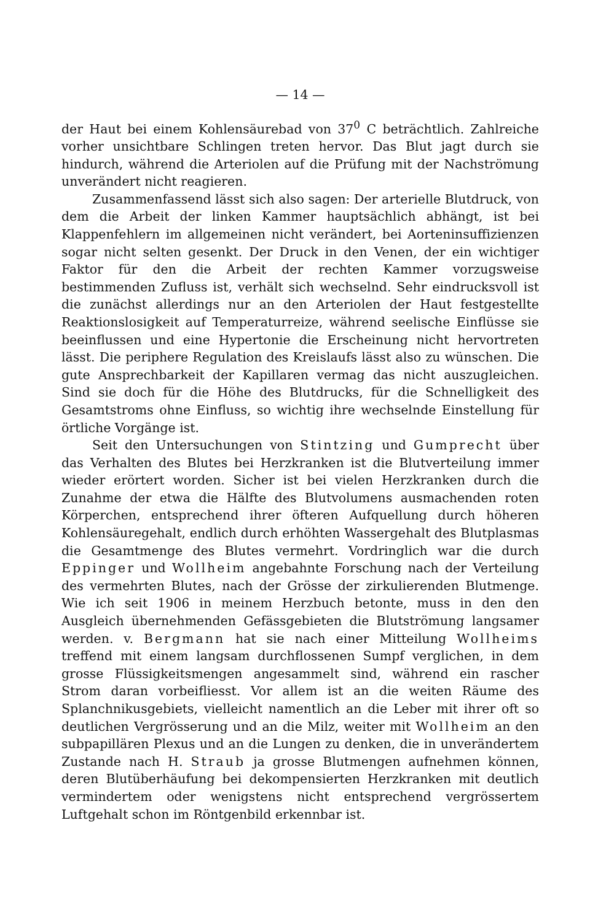— 14 —
der Haut bei einem Kohlensäurebad von 37<sup>0</sup> C beträchtlich. Zahlreiche vorher unsichtbare Schlingen treten hervor. Das Blut jagt durch sie hindurch, während die Arteriolen auf die Prüfung mit der Nachströmung unverändert nicht reagieren.
Zusammenfassend lässt sich also sagen: Der arterielle Blutdruck, von dem die Arbeit der linken Kammer hauptsächlich abhängt, ist bei Klappenfehlern im allgemeinen nicht verändert, bei Aorteninsuffizienzen sogar nicht selten gesenkt. Der Druck in den Venen, der ein wichtiger Faktor für den die Arbeit der rechten Kammer vorzugsweise bestimmenden Zufluss ist, verhält sich wechselnd. Sehr eindrucksvoll ist die zunächst allerdings nur an den Arteriolen der Haut festgestellte Reaktionslosigkeit auf Temperaturreize, während seelische Einflüsse sie beeinflussen und eine Hypertonie die Erscheinung nicht hervortreten lässt. Die periphere Regulation des Kreislaufs lässt also zu wünschen. Die gute Ansprechbarkeit der Kapillaren vermag das nicht auszugleichen. Sind sie doch für die Höhe des Blutdrucks, für die Schnelligkeit des Gesamtstroms ohne Einfluss, so wichtig ihre wechselnde Einstellung für örtliche Vorgänge ist.
Seit den Untersuchungen von Stintzing und Gumprecht über das Verhalten des Blutes bei Herzkranken ist die Blutverteilung immer wieder erörtert worden. Sicher ist bei vielen Herzkranken durch die Zunahme der etwa die Hälfte des Blutvolumens ausmachenden roten Körperchen, entsprechend ihrer öfteren Aufquellung durch höheren Kohlensäuregehalt, endlich durch erhöhten Wassergehalt des Blutplasmas die Gesamtmenge des Blutes vermehrt. Vordringlich war die durch Eppinger und Wollheim angebahnte Forschung nach der Verteilung des vermehrten Blutes, nach der Grösse der zirkulierenden Blutmenge. Wie ich seit 1906 in meinem Herzbuch betonte, muss in den den Ausgleich übernehmenden Gefässgebieten die Blutströmung langsamer werden. v. Bergmann hat sie nach einer Mitteilung Wollheims treffend mit einem langsam durchflossenen Sumpf verglichen, in dem grosse Flüssigkeitsmengen angesammelt sind, während ein rascher Strom daran vorbeifliesst. Vor allem ist an die weiten Räume des Splanchnikusgebiets, vielleicht namentlich an die Leber mit ihrer oft so deutlichen Vergrösserung und an die Milz, weiter mit Wollheim an den subpapillären Plexus und an die Lungen zu denken, die in unverändertem Zustande nach H. Straub ja grosse Blutmengen aufnehmen können, deren Blutüberhäufung bei dekompensierten Herzkranken mit deutlich vermindertem oder wenigstens nicht entsprechend vergrössertem Luftgehalt schon im Röntgenbild erkennbar ist.